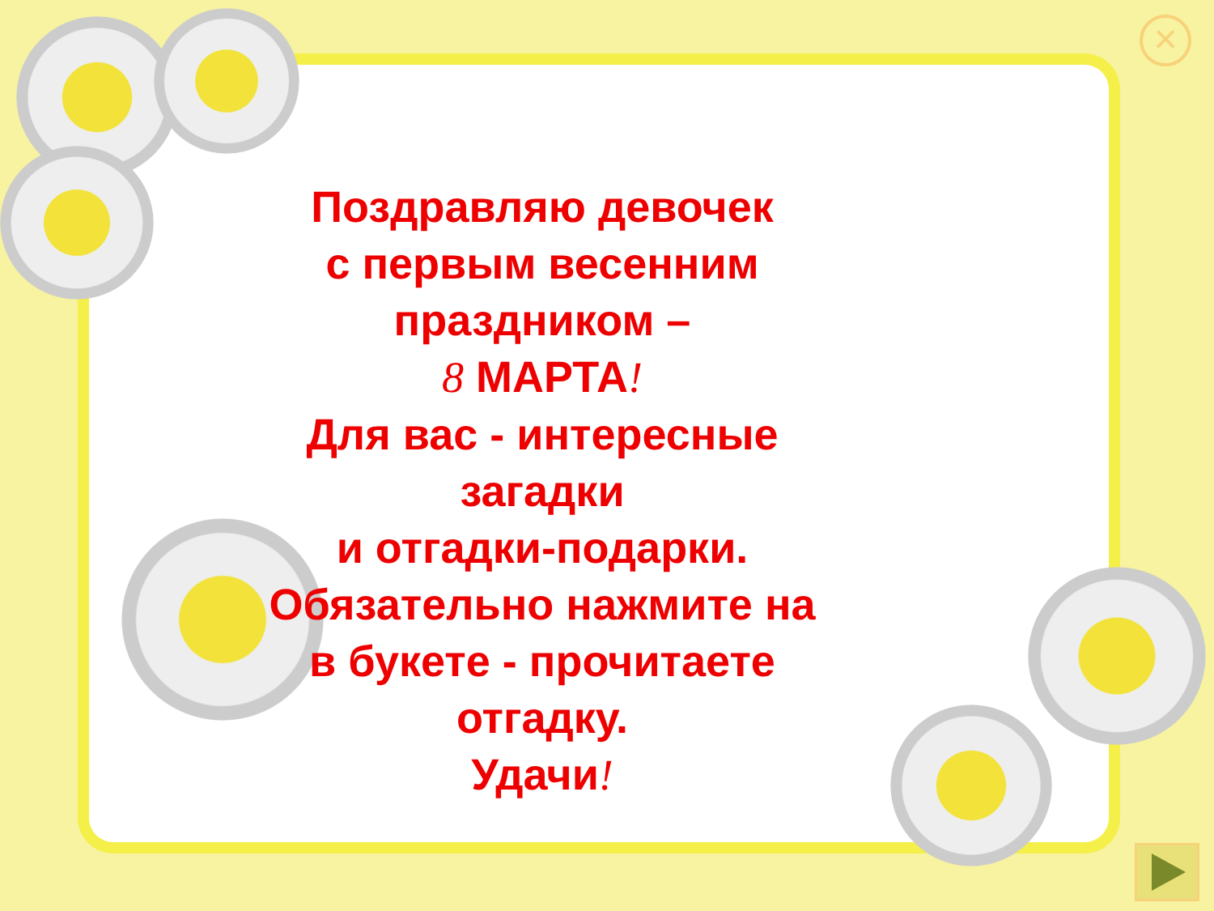×
Поздравляю девочек
с первым весенним
праздником –
8 МАРТА!
Для вас - интересные
загадки
и отгадки-подарки.
Обязательно нажмите на
в букете - прочитаете
отгадку.
Удачи!